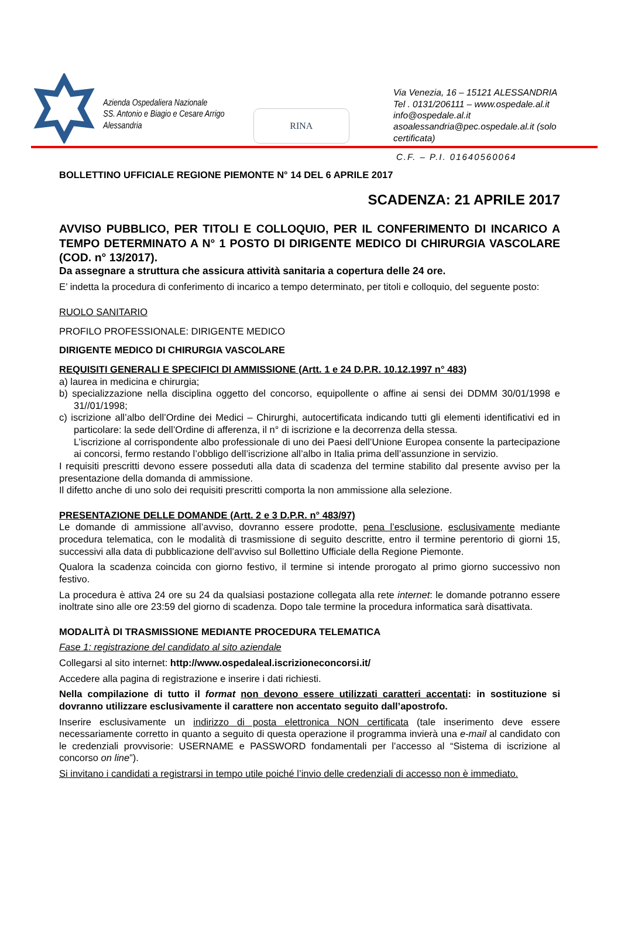Azienda Ospedaliera Nazionale
SS. Antonio e Biagio e Cesare Arrigo
Alessandria
RINA
Via Venezia, 16 – 15121 ALESSANDRIA
Tel . 0131/206111 – www.ospedale.al.it
info@ospedale.al.it
asoalessandria@pec.ospedale.al.it (solo certificata)
C.F. – P.I. 01640560064
BOLLETTINO UFFICIALE REGIONE PIEMONTE N° 14 DEL 6 APRILE 2017
SCADENZA: 21 APRILE 2017
AVVISO PUBBLICO, PER TITOLI E COLLOQUIO, PER IL CONFERIMENTO DI INCARICO A TEMPO DETERMINATO A N° 1 POSTO DI DIRIGENTE MEDICO DI CHIRURGIA VASCOLARE (COD. n° 13/2017).
Da assegnare a struttura che assicura attività sanitaria a copertura delle 24 ore.
E’ indetta la procedura di conferimento di incarico a tempo determinato, per titoli e colloquio, del seguente posto:
RUOLO SANITARIO
PROFILO PROFESSIONALE: DIRIGENTE MEDICO
DIRIGENTE MEDICO DI CHIRURGIA VASCOLARE
REQUISITI GENERALI E SPECIFICI DI AMMISSIONE (Artt. 1 e 24 D.P.R. 10.12.1997 n° 483)
a) laurea in medicina e chirurgia;
b) specializzazione nella disciplina oggetto del concorso, equipollente o affine ai sensi dei DDMM 30/01/1998 e 31//01/1998;
c) iscrizione all’albo dell’Ordine dei Medici – Chirurghi, autocertificata indicando tutti gli elementi identificativi ed in particolare: la sede dell’Ordine di afferenza, il n° di iscrizione e la decorrenza della stessa.
L’iscrizione al corrispondente albo professionale di uno dei Paesi dell’Unione Europea consente la partecipazione ai concorsi, fermo restando l’obbligo dell’iscrizione all’albo in Italia prima dell’assunzione in servizio.
I requisiti prescritti devono essere posseduti alla data di scadenza del termine stabilito dal presente avviso per la presentazione della domanda di ammissione.
Il difetto anche di uno solo dei requisiti prescritti comporta la non ammissione alla selezione.
PRESENTAZIONE DELLE DOMANDE (Artt. 2 e 3 D.P.R. n° 483/97)
Le domande di ammissione all’avviso, dovranno essere prodotte, pena l’esclusione, esclusivamente mediante procedura telematica, con le modalità di trasmissione di seguito descritte, entro il termine perentorio di giorni 15, successivi alla data di pubblicazione dell’avviso sul Bollettino Ufficiale della Regione Piemonte.
Qualora la scadenza coincida con giorno festivo, il termine si intende prorogato al primo giorno successivo non festivo.
La procedura è attiva 24 ore su 24 da qualsiasi postazione collegata alla rete internet: le domande potranno essere inoltrate sino alle ore 23:59 del giorno di scadenza. Dopo tale termine la procedura informatica sarà disattivata.
MODALITÀ DI TRASMISSIONE MEDIANTE PROCEDURA TELEMATICA
Fase 1: registrazione del candidato al sito aziendale
Collegarsi al sito internet: http://www.ospedaleal.iscrizioneconcorsi.it/
Accedere alla pagina di registrazione e inserire i dati richiesti.
Nella compilazione di tutto il format non devono essere utilizzati caratteri accentati: in sostituzione si dovranno utilizzare esclusivamente il carattere non accentato seguito dall’apostrofo.
Inserire esclusivamente un indirizzo di posta elettronica NON certificata (tale inserimento deve essere necessariamente corretto in quanto a seguito di questa operazione il programma invierà una e-mail al candidato con le credenziali provvisorie: USERNAME e PASSWORD fondamentali per l’accesso al “Sistema di iscrizione al concorso on line”).
Si invitano i candidati a registrarsi in tempo utile poiché l’invio delle credenziali di accesso non è immediato.